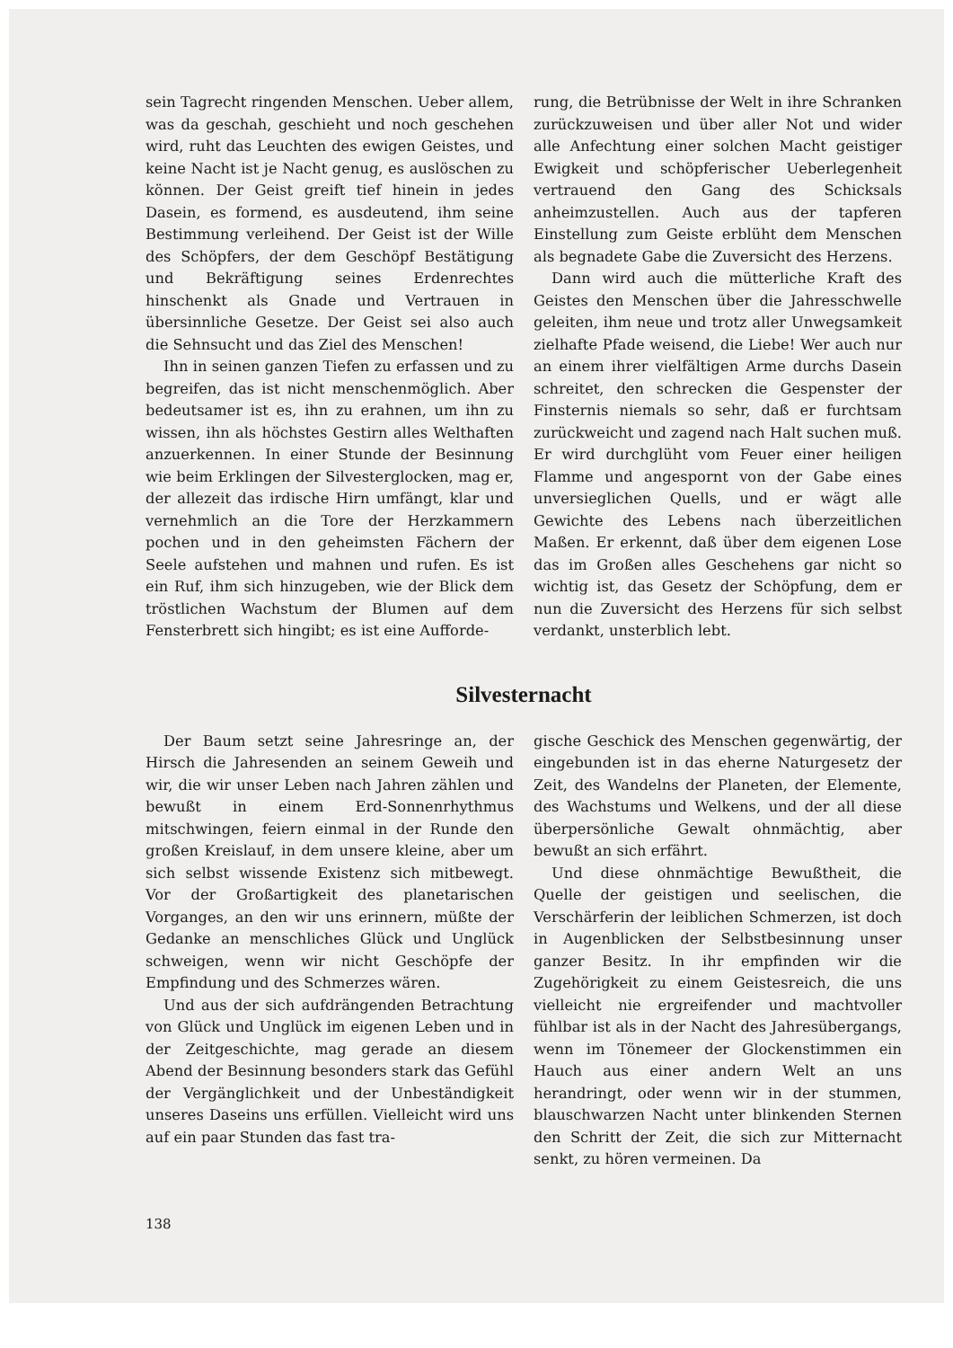sein Tagrecht ringenden Menschen. Ueber allem, was da geschah, geschieht und noch geschehen wird, ruht das Leuchten des ewigen Geistes, und keine Nacht ist je Nacht genug, es auslöschen zu können. Der Geist greift tief hinein in jedes Dasein, es formend, es ausdeutend, ihm seine Bestimmung verleihend. Der Geist ist der Wille des Schöpfers, der dem Geschöpf Bestätigung und Bekräftigung seines Erdenrechtes hinschenkt als Gnade und Vertrauen in übersinnliche Gesetze. Der Geist sei also auch die Sehnsucht und das Ziel des Menschen!
Ihn in seinen ganzen Tiefen zu erfassen und zu begreifen, das ist nicht menschenmöglich. Aber bedeutsamer ist es, ihn zu erahnen, um ihn zu wissen, ihn als höchstes Gestirn alles Welthaften anzuerkennen. In einer Stunde der Besinnung wie beim Erklingen der Silvesterglocken, mag er, der allezeit das irdische Hirn umfängt, klar und vernehmlich an die Tore der Herzkammern pochen und in den geheimsten Fächern der Seele aufstehen und mahnen und rufen. Es ist ein Ruf, ihm sich hinzugeben, wie der Blick dem tröstlichen Wachstum der Blumen auf dem Fensterbrett sich hingibt; es ist eine Aufforde-
rung, die Betrübnisse der Welt in ihre Schranken zurückzuweisen und über aller Not und wider alle Anfechtung einer solchen Macht geistiger Ewigkeit und schöpferischer Ueberlegenheit vertrauend den Gang des Schicksals anheimzustellen. Auch aus der tapferen Einstellung zum Geiste erblüht dem Menschen als begnadete Gabe die Zuversicht des Herzens.
Dann wird auch die mütterliche Kraft des Geistes den Menschen über die Jahresschwelle geleiten, ihm neue und trotz aller Unwegsamkeit zielhafte Pfade weisend, die Liebe! Wer auch nur an einem ihrer vielfältigen Arme durchs Dasein schreitet, den schrecken die Gespenster der Finsternis niemals so sehr, daß er furchtsam zurückweicht und zagend nach Halt suchen muß. Er wird durchglüht vom Feuer einer heiligen Flamme und angespornt von der Gabe eines unversieglichen Quells, und er wägt alle Gewichte des Lebens nach überzeitlichen Maßen. Er erkennt, daß über dem eigenen Lose das im Großen alles Geschehens gar nicht so wichtig ist, das Gesetz der Schöpfung, dem er nun die Zuversicht des Herzens für sich selbst verdankt, unsterblich lebt.
Silvesternacht
Der Baum setzt seine Jahresringe an, der Hirsch die Jahresenden an seinem Geweih und wir, die wir unser Leben nach Jahren zählen und bewußt in einem Erd-Sonnenrhythmus mitschwingen, feiern einmal in der Runde den großen Kreislauf, in dem unsere kleine, aber um sich selbst wissende Existenz sich mitbewegt. Vor der Großartigkeit des planetarischen Vorganges, an den wir uns erinnern, müßte der Gedanke an menschliches Glück und Unglück schweigen, wenn wir nicht Geschöpfe der Empfindung und des Schmerzes wären.
Und aus der sich aufdrängenden Betrachtung von Glück und Unglück im eigenen Leben und in der Zeitgeschichte, mag gerade an diesem Abend der Besinnung besonders stark das Gefühl der Vergänglichkeit und der Unbeständigkeit unseres Daseins uns erfüllen. Vielleicht wird uns auf ein paar Stunden das fast tra-
gische Geschick des Menschen gegenwärtig, der eingebunden ist in das eherne Naturgesetz der Zeit, des Wandelns der Planeten, der Elemente, des Wachstums und Welkens, und der all diese überpersönliche Gewalt ohnmächtig, aber bewußt an sich erfährt.
Und diese ohnmächtige Bewußtheit, die Quelle der geistigen und seelischen, die Verschärferin der leiblichen Schmerzen, ist doch in Augenblicken der Selbstbesinnung unser ganzer Besitz. In ihr empfinden wir die Zugehörigkeit zu einem Geistesreich, die uns vielleicht nie ergreifender und machtvoller fühlbar ist als in der Nacht des Jahresübergangs, wenn im Tönemeer der Glockenstimmen ein Hauch aus einer andern Welt an uns herandringt, oder wenn wir in der stummen, blauschwarzen Nacht unter blinkenden Sternen den Schritt der Zeit, die sich zur Mitternacht senkt, zu hören vermeinen. Da
138